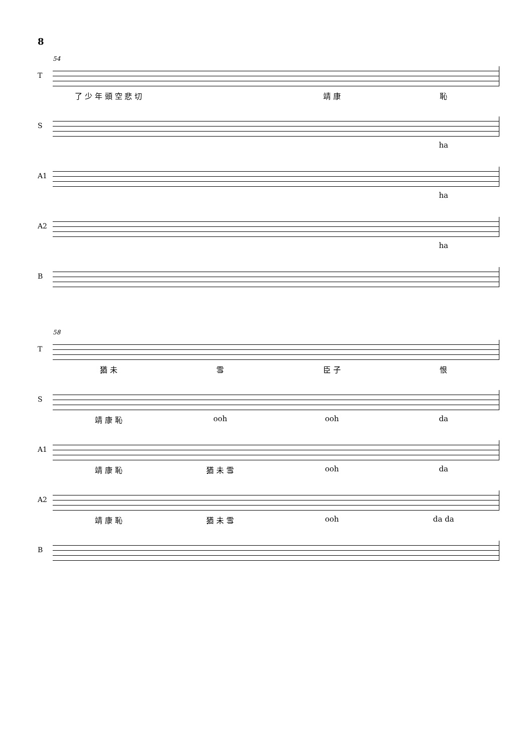8
54
T
了 少 年 頭 空 悲 切 靖 康 恥
S
ha
A1
ha
A2
ha
B
58
T
猶 未 雪 臣 子 恨
S
靖 康 恥 ooh ooh da
A1
靖 康 恥 猶 未 雪 ooh da
A2
靖 康 恥 猶 未 雪 ooh da da
B